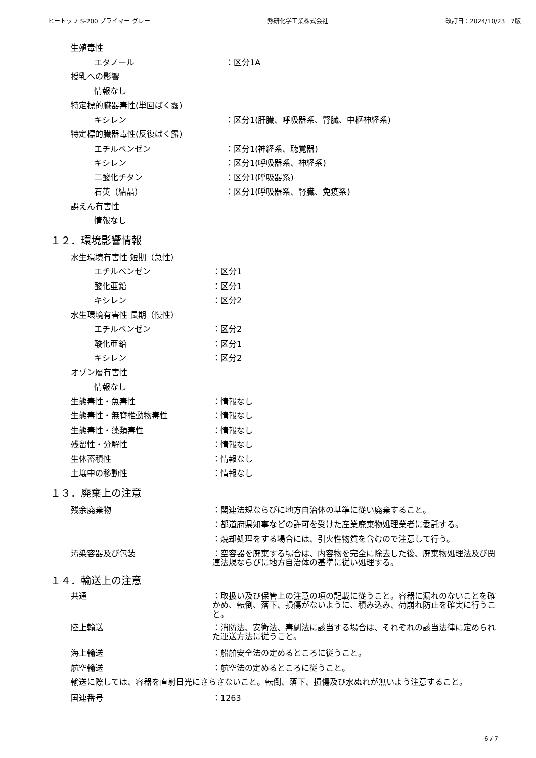ヒートップ S-200 プライマー グレー 熱研化学工業株式会社 改訂日：2024/10/23　7版
生殖毒性
エタノール ：区分1A
授乳への影響
情報なし
特定標的臓器毒性(単回ばく露)
キシレン ：区分1(肝臓、呼吸器系、腎臓、中枢神経系)
特定標的臓器毒性(反復ばく露)
エチルベンゼン ：区分1(神経系、聴覚器)
キシレン ：区分1(呼吸器系、神経系)
二酸化チタン ：区分1(呼吸器系)
石英（結晶） ：区分1(呼吸器系、腎臓、免疫系)
誤えん有害性
情報なし
１２．環境影響情報
水生環境有害性 短期（急性）
エチルベンゼン ：区分1
酸化亜鉛 ：区分1
キシレン ：区分2
水生環境有害性 長期（慢性）
エチルベンゼン ：区分2
酸化亜鉛 ：区分1
キシレン ：区分2
オゾン層有害性
情報なし
生態毒性・魚毒性 ：情報なし
生態毒性・無脊椎動物毒性 ：情報なし
生態毒性・藻類毒性 ：情報なし
残留性・分解性 ：情報なし
生体蓄積性 ：情報なし
土壌中の移動性 ：情報なし
１３．廃棄上の注意
残余廃棄物 ：関連法規ならびに地方自治体の基準に従い廃棄すること。
：都道府県知事などの許可を受けた産業廃棄物処理業者に委託する。
：焼却処理をする場合には、引火性物質を含むので注意して行う。
汚染容器及び包装 ：空容器を廃棄する場合は、内容物を完全に除去した後、廃棄物処理法及び関連法規ならびに地方自治体の基準に従い処理する。
１４．輸送上の注意
共通 ：取扱い及び保管上の注意の項の記載に従うこと。容器に漏れのないことを確かめ、転倒、落下、損傷がないように、積み込み、荷崩れ防止を確実に行うこと。
陸上輸送 ：消防法、安衛法、毒劇法に該当する場合は、それぞれの該当法律に定められた運送方法に従うこと。
海上輸送 ：船舶安全法の定めるところに従うこと。
航空輸送 ：航空法の定めるところに従うこと。
輸送に際しては、容器を直射日光にさらさないこと。転倒、落下、損傷及び水ぬれが無いよう注意すること。
国連番号 ：1263
6 / 7